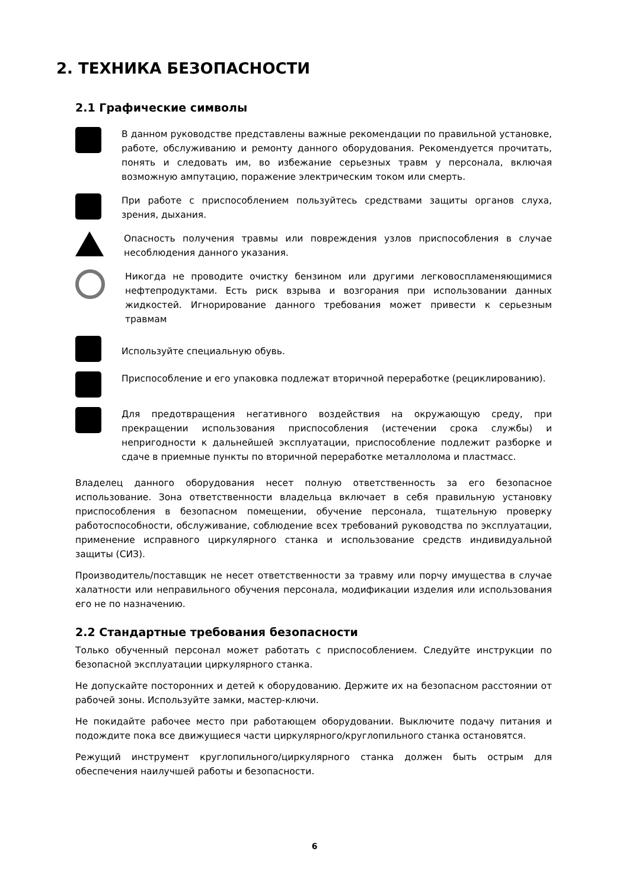2. ТЕХНИКА БЕЗОПАСНОСТИ
2.1 Графические символы
В данном руководстве представлены важные рекомендации по правильной установке, работе, обслуживанию и ремонту данного оборудования. Рекомендуется прочитать, понять и следовать им, во избежание серьезных травм у персонала, включая возможную ампутацию, поражение электрическим током или смерть.
При работе с приспособлением пользуйтесь средствами защиты органов слуха, зрения, дыхания.
Опасность получения травмы или повреждения узлов приспособления в случае несоблюдения данного указания.
Никогда не проводите очистку бензином или другими легковоспламеняющимися нефтепродуктами. Есть риск взрыва и возгорания при использовании данных жидкостей. Игнорирование данного требования может привести к серьезным травмам
Используйте специальную обувь.
Приспособление и его упаковка подлежат вторичной переработке (рециклированию).
Для предотвращения негативного воздействия на окружающую среду, при прекращении использования приспособления (истечении срока службы) и непригодности к дальнейшей эксплуатации, приспособление подлежит разборке и сдаче в приемные пункты по вторичной переработке металлолома и пластмасс.
Владелец данного оборудования несет полную ответственность за его безопасное использование. Зона ответственности владельца включает в себя правильную установку приспособления в безопасном помещении, обучение персонала, тщательную проверку работоспособности, обслуживание, соблюдение всех требований руководства по эксплуатации, применение исправного циркулярного станка и использование средств индивидуальной защиты (СИЗ).
Производитель/поставщик не несет ответственности за травму или порчу имущества в случае халатности или неправильного обучения персонала, модификации изделия или использования его не по назначению.
2.2 Стандартные требования безопасности
Только обученный персонал может работать с приспособлением. Следуйте инструкции по безопасной эксплуатации циркулярного станка.
Не допускайте посторонних и детей к оборудованию. Держите их на безопасном расстоянии от рабочей зоны. Используйте замки, мастер-ключи.
Не покидайте рабочее место при работающем оборудовании. Выключите подачу питания и подождите пока все движущиеся части циркулярного/круглопильного станка остановятся.
Режущий инструмент круглопильного/циркулярного станка должен быть острым для обеспечения наилучшей работы и безопасности.
6